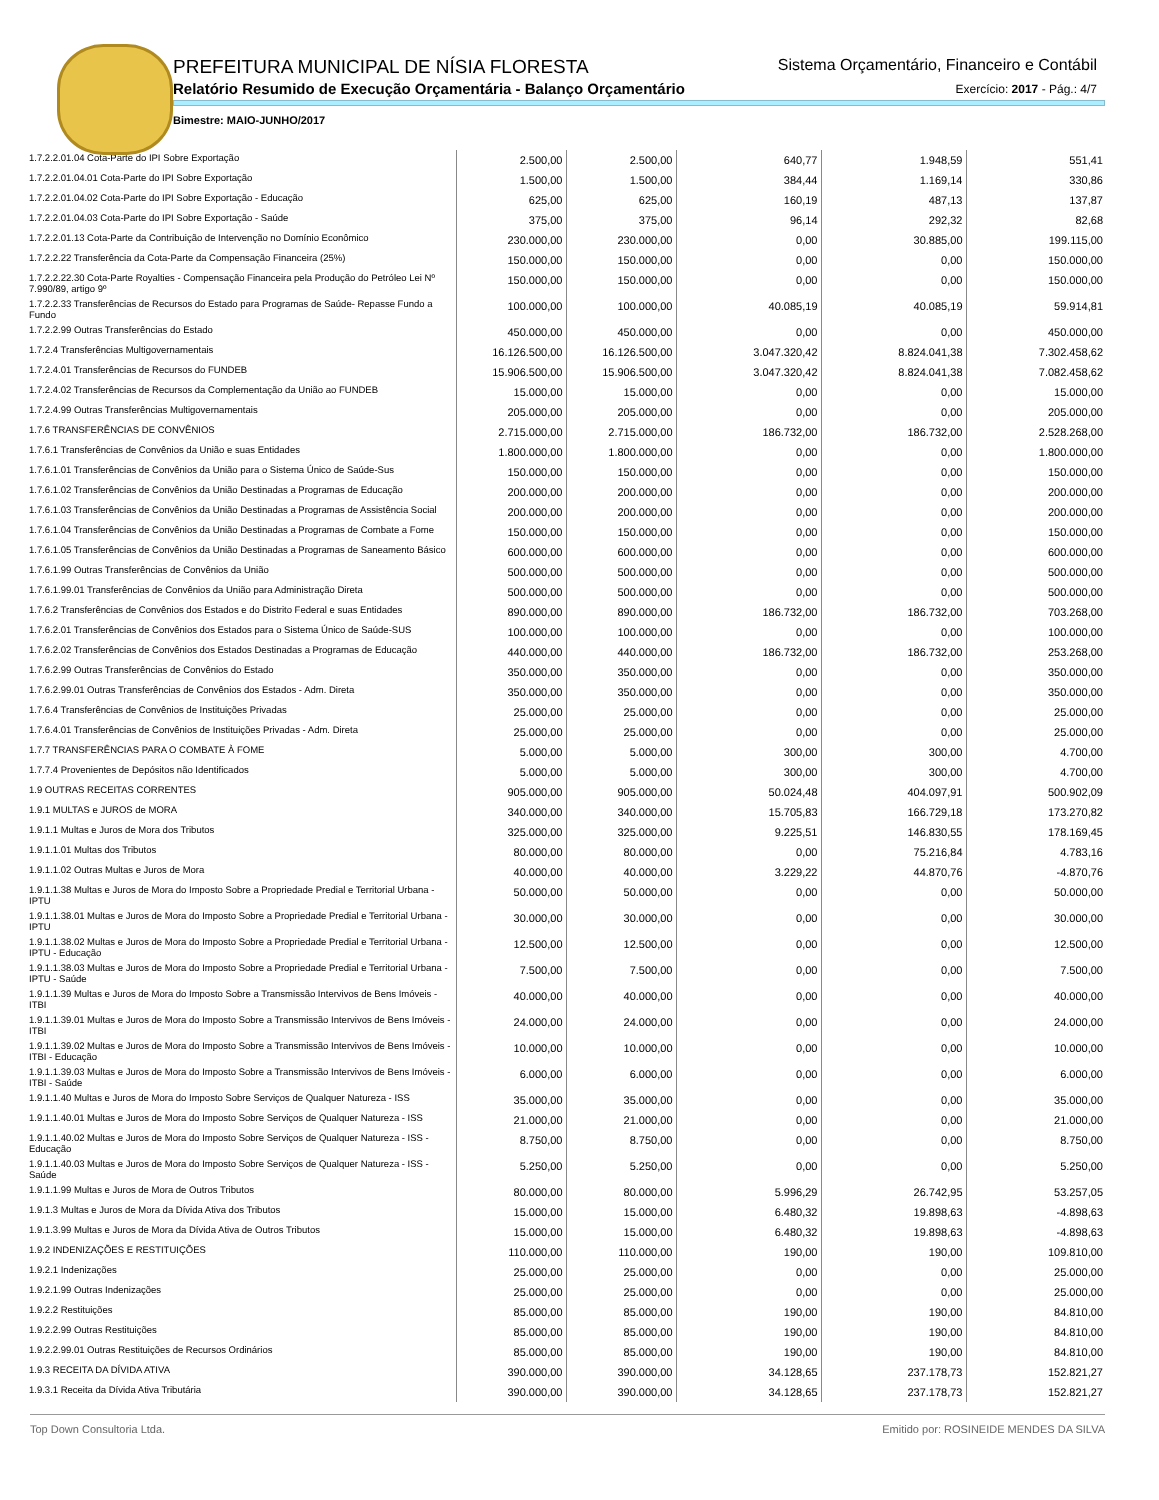PREFEITURA MUNICIPAL DE NÍSIA FLORESTA
Relatório Resumido de Execução Orçamentária - Balanço Orçamentário
Bimestre: MAIO-JUNHO/2017
Sistema Orçamentário, Financeiro e Contábil
Exercício: 2017 - Pág.: 4/7
| 1.7.2.2.01.04 Cota-Parte do IPI Sobre Exportação | 2.500,00 | 2.500,00 | 640,77 | 1.948,59 | 551,41 |
| 1.7.2.2.01.04.01 Cota-Parte do IPI Sobre Exportação | 1.500,00 | 1.500,00 | 384,44 | 1.169,14 | 330,86 |
| 1.7.2.2.01.04.02 Cota-Parte do IPI Sobre Exportação - Educação | 625,00 | 625,00 | 160,19 | 487,13 | 137,87 |
| 1.7.2.2.01.04.03 Cota-Parte do IPI Sobre Exportação - Saúde | 375,00 | 375,00 | 96,14 | 292,32 | 82,68 |
| 1.7.2.2.01.13 Cota-Parte da Contribuição de Intervenção no Domínio Econômico | 230.000,00 | 230.000,00 | 0,00 | 30.885,00 | 199.115,00 |
| 1.7.2.2.22 Transferência da Cota-Parte da Compensação Financeira (25%) | 150.000,00 | 150.000,00 | 0,00 | 0,00 | 150.000,00 |
| 1.7.2.2.22.30 Cota-Parte Royalties - Compensação Financeira pela Produção do Petróleo Lei Nº 7.990/89, artigo 9º | 150.000,00 | 150.000,00 | 0,00 | 0,00 | 150.000,00 |
| 1.7.2.2.33 Transferências de Recursos do Estado para Programas de Saúde- Repasse Fundo a Fundo | 100.000,00 | 100.000,00 | 40.085,19 | 40.085,19 | 59.914,81 |
| 1.7.2.2.99 Outras Transferências do Estado | 450.000,00 | 450.000,00 | 0,00 | 0,00 | 450.000,00 |
| 1.7.2.4 Transferências Multigovernamentais | 16.126.500,00 | 16.126.500,00 | 3.047.320,42 | 8.824.041,38 | 7.302.458,62 |
| 1.7.2.4.01 Transferências de Recursos do FUNDEB | 15.906.500,00 | 15.906.500,00 | 3.047.320,42 | 8.824.041,38 | 7.082.458,62 |
| 1.7.2.4.02 Transferências de Recursos da Complementação da União ao FUNDEB | 15.000,00 | 15.000,00 | 0,00 | 0,00 | 15.000,00 |
| 1.7.2.4.99 Outras Transferências Multigovernamentais | 205.000,00 | 205.000,00 | 0,00 | 0,00 | 205.000,00 |
| 1.7.6 TRANSFERÊNCIAS DE CONVÊNIOS | 2.715.000,00 | 2.715.000,00 | 186.732,00 | 186.732,00 | 2.528.268,00 |
| 1.7.6.1 Transferências de Convênios da União e suas Entidades | 1.800.000,00 | 1.800.000,00 | 0,00 | 0,00 | 1.800.000,00 |
| 1.7.6.1.01 Transferências de Convênios da União para o Sistema Único de Saúde-Sus | 150.000,00 | 150.000,00 | 0,00 | 0,00 | 150.000,00 |
| 1.7.6.1.02 Transferências de Convênios da União Destinadas a Programas de Educação | 200.000,00 | 200.000,00 | 0,00 | 0,00 | 200.000,00 |
| 1.7.6.1.03 Transferências de Convênios da União Destinadas a Programas de Assistência Social | 200.000,00 | 200.000,00 | 0,00 | 0,00 | 200.000,00 |
| 1.7.6.1.04 Transferências de Convênios da União Destinadas a Programas de Combate a Fome | 150.000,00 | 150.000,00 | 0,00 | 0,00 | 150.000,00 |
| 1.7.6.1.05 Transferências de Convênios da União Destinadas a Programas de Saneamento Básico | 600.000,00 | 600.000,00 | 0,00 | 0,00 | 600.000,00 |
| 1.7.6.1.99 Outras Transferências de Convênios da União | 500.000,00 | 500.000,00 | 0,00 | 0,00 | 500.000,00 |
| 1.7.6.1.99.01 Transferências de Convênios da União para Administração Direta | 500.000,00 | 500.000,00 | 0,00 | 0,00 | 500.000,00 |
| 1.7.6.2 Transferências de Convênios dos Estados e do Distrito Federal e suas Entidades | 890.000,00 | 890.000,00 | 186.732,00 | 186.732,00 | 703.268,00 |
| 1.7.6.2.01 Transferências de Convênios dos Estados para o Sistema Único de Saúde-SUS | 100.000,00 | 100.000,00 | 0,00 | 0,00 | 100.000,00 |
| 1.7.6.2.02 Transferências de Convênios dos Estados Destinadas a Programas de Educação | 440.000,00 | 440.000,00 | 186.732,00 | 186.732,00 | 253.268,00 |
| 1.7.6.2.99 Outras Transferências de Convênios do Estado | 350.000,00 | 350.000,00 | 0,00 | 0,00 | 350.000,00 |
| 1.7.6.2.99.01 Outras Transferências de Convênios dos Estados - Adm. Direta | 350.000,00 | 350.000,00 | 0,00 | 0,00 | 350.000,00 |
| 1.7.6.4 Transferências de Convênios de Instituições Privadas | 25.000,00 | 25.000,00 | 0,00 | 0,00 | 25.000,00 |
| 1.7.6.4.01 Transferências de Convênios de Instituições Privadas - Adm. Direta | 25.000,00 | 25.000,00 | 0,00 | 0,00 | 25.000,00 |
| 1.7.7 TRANSFERÊNCIAS PARA O COMBATE À FOME | 5.000,00 | 5.000,00 | 300,00 | 300,00 | 4.700,00 |
| 1.7.7.4 Provenientes de Depósitos não Identificados | 5.000,00 | 5.000,00 | 300,00 | 300,00 | 4.700,00 |
| 1.9 OUTRAS RECEITAS CORRENTES | 905.000,00 | 905.000,00 | 50.024,48 | 404.097,91 | 500.902,09 |
| 1.9.1 MULTAS e JUROS de MORA | 340.000,00 | 340.000,00 | 15.705,83 | 166.729,18 | 173.270,82 |
| 1.9.1.1 Multas e Juros de Mora dos Tributos | 325.000,00 | 325.000,00 | 9.225,51 | 146.830,55 | 178.169,45 |
| 1.9.1.1.01 Multas dos Tributos | 80.000,00 | 80.000,00 | 0,00 | 75.216,84 | 4.783,16 |
| 1.9.1.1.02 Outras Multas e Juros de Mora | 40.000,00 | 40.000,00 | 3.229,22 | 44.870,76 | -4.870,76 |
| 1.9.1.1.38 Multas e Juros de Mora do Imposto Sobre a Propriedade Predial e Territorial Urbana - IPTU | 50.000,00 | 50.000,00 | 0,00 | 0,00 | 50.000,00 |
| 1.9.1.1.38.01 Multas e Juros de Mora do Imposto Sobre a Propriedade Predial e Territorial Urbana - IPTU | 30.000,00 | 30.000,00 | 0,00 | 0,00 | 30.000,00 |
| 1.9.1.1.38.02 Multas e Juros de Mora do Imposto Sobre a Propriedade Predial e Territorial Urbana - IPTU - Educação | 12.500,00 | 12.500,00 | 0,00 | 0,00 | 12.500,00 |
| 1.9.1.1.38.03 Multas e Juros de Mora do Imposto Sobre a Propriedade Predial e Territorial Urbana - IPTU - Saúde | 7.500,00 | 7.500,00 | 0,00 | 0,00 | 7.500,00 |
| 1.9.1.1.39 Multas e Juros de Mora do Imposto Sobre a Transmissão Intervivos de Bens Imóveis - ITBI | 40.000,00 | 40.000,00 | 0,00 | 0,00 | 40.000,00 |
| 1.9.1.1.39.01 Multas e Juros de Mora do Imposto Sobre a Transmissão Intervivos de Bens Imóveis - ITBI | 24.000,00 | 24.000,00 | 0,00 | 0,00 | 24.000,00 |
| 1.9.1.1.39.02 Multas e Juros de Mora do Imposto Sobre a Transmissão Intervivos de Bens Imóveis - ITBI - Educação | 10.000,00 | 10.000,00 | 0,00 | 0,00 | 10.000,00 |
| 1.9.1.1.39.03 Multas e Juros de Mora do Imposto Sobre a Transmissão Intervivos de Bens Imóveis - ITBI - Saúde | 6.000,00 | 6.000,00 | 0,00 | 0,00 | 6.000,00 |
| 1.9.1.1.40 Multas e Juros de Mora do Imposto Sobre Serviços de Qualquer Natureza - ISS | 35.000,00 | 35.000,00 | 0,00 | 0,00 | 35.000,00 |
| 1.9.1.1.40.01 Multas e Juros de Mora do Imposto Sobre Serviços de Qualquer Natureza - ISS | 21.000,00 | 21.000,00 | 0,00 | 0,00 | 21.000,00 |
| 1.9.1.1.40.02 Multas e Juros de Mora do Imposto Sobre Serviços de Qualquer Natureza - ISS - Educação | 8.750,00 | 8.750,00 | 0,00 | 0,00 | 8.750,00 |
| 1.9.1.1.40.03 Multas e Juros de Mora do Imposto Sobre Serviços de Qualquer Natureza - ISS - Saúde | 5.250,00 | 5.250,00 | 0,00 | 0,00 | 5.250,00 |
| 1.9.1.1.99 Multas e Juros de Mora de Outros Tributos | 80.000,00 | 80.000,00 | 5.996,29 | 26.742,95 | 53.257,05 |
| 1.9.1.3 Multas e Juros de Mora da Dívida Ativa dos Tributos | 15.000,00 | 15.000,00 | 6.480,32 | 19.898,63 | -4.898,63 |
| 1.9.1.3.99 Multas e Juros de Mora da Dívida Ativa de Outros Tributos | 15.000,00 | 15.000,00 | 6.480,32 | 19.898,63 | -4.898,63 |
| 1.9.2 INDENIZAÇÕES E RESTITUIÇÕES | 110.000,00 | 110.000,00 | 190,00 | 190,00 | 109.810,00 |
| 1.9.2.1 Indenizações | 25.000,00 | 25.000,00 | 0,00 | 0,00 | 25.000,00 |
| 1.9.2.1.99 Outras Indenizações | 25.000,00 | 25.000,00 | 0,00 | 0,00 | 25.000,00 |
| 1.9.2.2 Restituições | 85.000,00 | 85.000,00 | 190,00 | 190,00 | 84.810,00 |
| 1.9.2.2.99 Outras Restituições | 85.000,00 | 85.000,00 | 190,00 | 190,00 | 84.810,00 |
| 1.9.2.2.99.01 Outras Restituições de Recursos Ordinários | 85.000,00 | 85.000,00 | 190,00 | 190,00 | 84.810,00 |
| 1.9.3 RECEITA DA DÍVIDA ATIVA | 390.000,00 | 390.000,00 | 34.128,65 | 237.178,73 | 152.821,27 |
| 1.9.3.1 Receita da Dívida Ativa Tributária | 390.000,00 | 390.000,00 | 34.128,65 | 237.178,73 | 152.821,27 |
Top Down Consultoria Ltda. Emitido por: ROSINEIDE MENDES DA SILVA